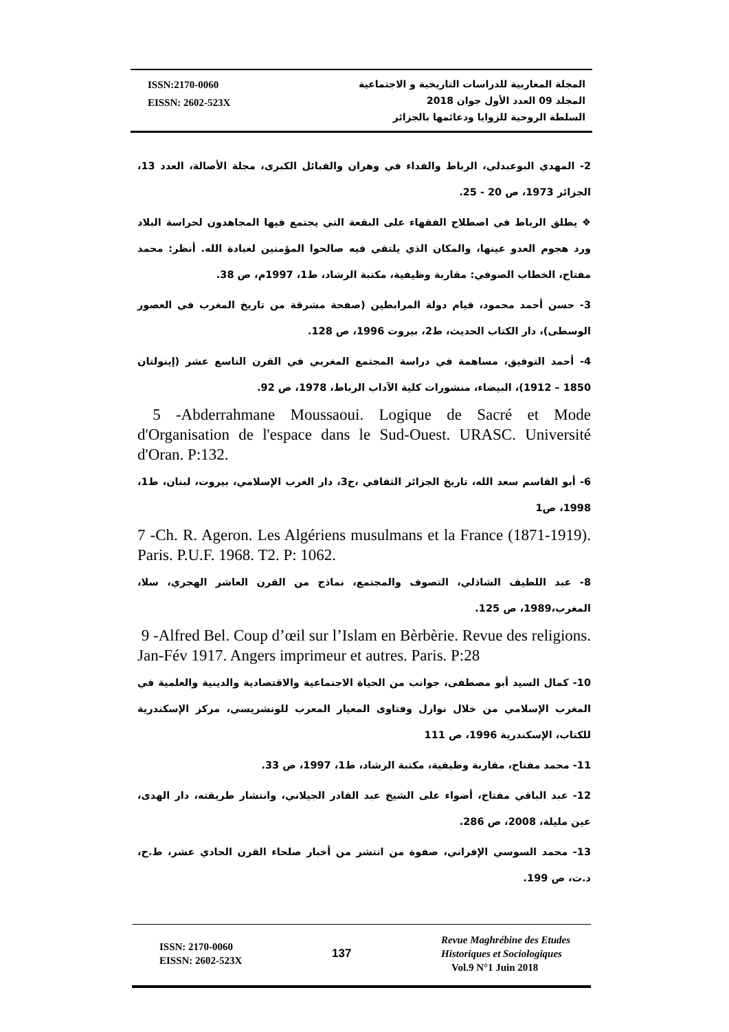ISSN:2170-0060
EISSN: 2602-523X
المجلة المغاربية للدراسات التاريخية و الاجتماعية
المجلد 09 العدد الأول جوان 2018
السلطة الروحية للزوايا ودعائمها بالجزائر
2- المهدي البوعبدلي، الرباط والفداء في وهران والقبائل الكبرى، مجلة الأصالة، العدد 13، الجزائر 1973، ص 20 - 25.
❖ يطلق الرباط في اصطلاح الفقهاء على البقعة التي يجتمع فيها المجاهدون لحراسة البلاد ورد هجوم العدو عينها، والمكان الذي يلتقي فيه صالحوا المؤمنين لعبادة الله. أنظر: محمد مفتاح، الخطاب الصوفي: مقاربة وظيفية، مكتبة الرشاد، ط1، 1997م، ص 38.
3- حسن أحمد محمود، قيام دولة المرابطين (صفحة مشرقة من تاريخ المغرب في العصور الوسطى)، دار الكتاب الحديث، ط2، بيروت 1996، ص 128.
4- أحمد التوفيق، مساهمة في دراسة المجتمع المغربي في القرن التاسع عشر (إينولتان 1850 – 1912)، البيضاء، منشورات كلية الآداب الرباط، 1978، ص 92.
5 -Abderrahmane Moussaoui. Logique de Sacré et Mode d'Organisation de l'espace dans le Sud-Ouest. URASC. Université d'Oran. P:132.
6- أبو القاسم سعد الله، تاريخ الجزائر الثقافي ،ج3، دار الغرب الإسلامي، بيروت، لبنان، ط1، 1998، ص1
7 -Ch. R. Ageron. Les Algériens musulmans et la France (1871-1919). Paris. P.U.F. 1968. T2. P: 1062.
8- عبد اللطيف الشاذلي، التصوف والمجتمع، نماذج من القرن العاشر الهجري، سلا، المغرب،1989، ص 125.
9 -Alfred Bel. Coup d’œil sur l’Islam en Bèrbèrie. Revue des religions. Jan-Fév 1917. Angers imprimeur et autres. Paris. P:28
10- كمال السيد أبو مصطفى، جوانب من الحياة الاجتماعية والاقتصادية والدينية والعلمية في المغرب الإسلامي من خلال نوازل وفتاوى المعيار المعرب للونشريسي، مركز الإسكندرية للكتاب، الإسكندرية 1996، ص 111
11- محمد مفتاح، مقاربة وظيفية، مكتبة الرشاد، ط1، 1997، ص 33.
12- عبد الباقي مفتاح، أضواء على الشيخ عبد القادر الجيلاني، وانتشار طريقته، دار الهدى، عين مليلة، 2008، ص 286.
13- محمد السوسي الإفراني، صفوة من انتشر من أخبار صلحاء القرن الحادي عشر، ط.ح، د.ت، ص 199.
ISSN: 2170-0060
EISSN: 2602-523X
137
Revue Maghrébine des Etudes
Historiques et Sociologiques
Vol.9 N°1 Juin 2018